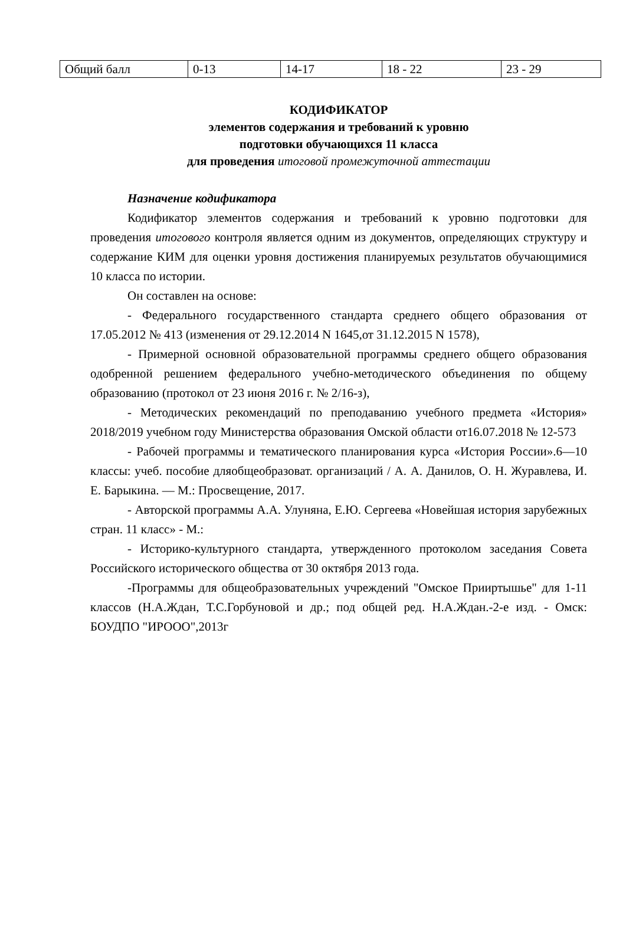| Общий балл | 0-13 | 14-17 | 18 - 22 | 23 - 29 |
КОДИФИКАТОР
элементов содержания и требований к уровню
подготовки обучающихся 11 класса
для проведения итоговой промежуточной аттестации
Назначение кодификатора
Кодификатор элементов содержания и требований к уровню подготовки для проведения итогового контроля является одним из документов, определяющих структуру и содержание КИМ для оценки уровня достижения планируемых результатов обучающимися 10 класса по истории.
Он составлен на основе:
- Федерального государственного стандарта среднего общего образования от 17.05.2012 № 413 (изменения от 29.12.2014 N 1645,от 31.12.2015 N 1578),
- Примерной основной образовательной программы среднего общего образования одобренной решением федерального учебно-методического объединения по общему образованию (протокол от 23 июня 2016 г. № 2/16-з),
- Методических рекомендаций по преподаванию учебного предмета «История» 2018/2019 учебном году Министерства образования Омской области от16.07.2018 № 12-573
- Рабочей программы и тематического планирования курса «История России».6—10 классы: учеб. пособие дляобщеобразоват. организаций / А. А. Данилов, О. Н. Журавлева, И. Е. Барыкина. — М.: Просвещение, 2017.
- Авторской программы А.А. Улуняна, Е.Ю. Сергеева «Новейшая история зарубежных стран. 11 класс» - М.:
- Историко-культурного стандарта, утвержденного протоколом заседания Совета Российского исторического общества от 30 октября 2013 года.
-Программы для общеобразовательных учреждений "Омское Прииртышье" для 1-11 классов (Н.А.Ждан, Т.С.Горбуновой и др.; под общей ред. Н.А.Ждан.-2-е изд. - Омск: БОУДПО "ИРООО",2013г